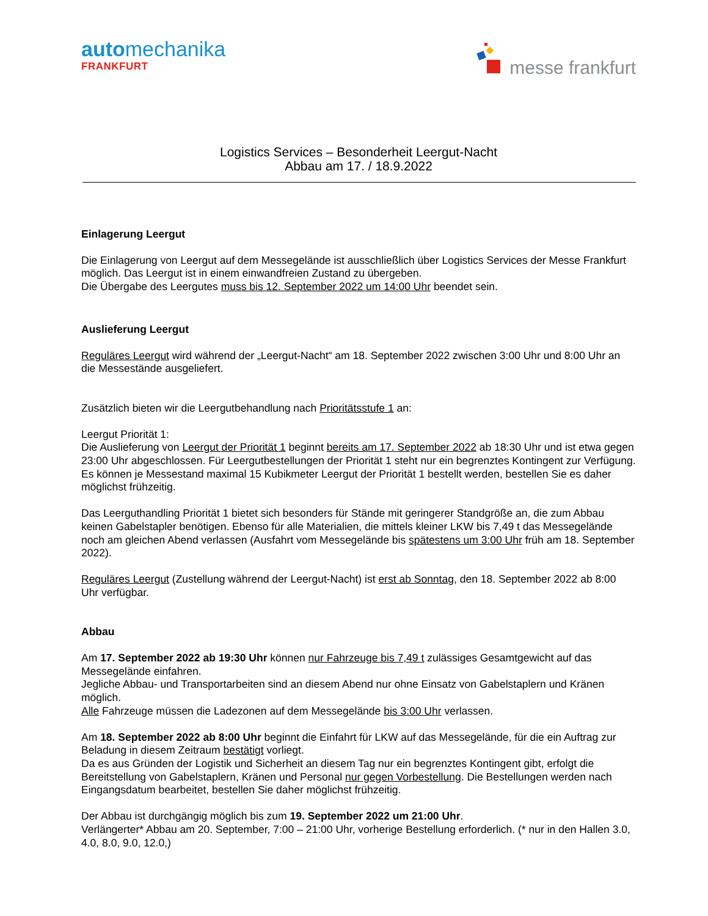automechanika
FRANKFURT
messe frankfurt
Logistics Services – Besonderheit Leergut-Nacht
Abbau am 17. / 18.9.2022
Einlagerung Leergut
Die Einlagerung von Leergut auf dem Messegelände ist ausschließlich über Logistics Services der Messe Frankfurt möglich. Das Leergut ist in einem einwandfreien Zustand zu übergeben.
Die Übergabe des Leergutes muss bis 12. September 2022 um 14:00 Uhr beendet sein.
Auslieferung Leergut
Reguläres Leergut wird während der „Leergut-Nacht“ am 18. September 2022 zwischen 3:00 Uhr und 8:00 Uhr an die Messestände ausgeliefert.
Zusätzlich bieten wir die Leergutbehandlung nach Prioritätsstufe 1 an:
Leergut Priorität 1:
Die Auslieferung von Leergut der Priorität 1 beginnt bereits am 17. September 2022 ab 18:30 Uhr und ist etwa gegen 23:00 Uhr abgeschlossen. Für Leergutbestellungen der Priorität 1 steht nur ein begrenztes Kontingent zur Verfügung. Es können je Messestand maximal 15 Kubikmeter Leergut der Priorität 1 bestellt werden, bestellen Sie es daher möglichst frühzeitig.
Das Leerguthandling Priorität 1 bietet sich besonders für Stände mit geringerer Standgröße an, die zum Abbau keinen Gabelstapler benötigen. Ebenso für alle Materialien, die mittels kleiner LKW bis 7,49 t das Messegelände noch am gleichen Abend verlassen (Ausfahrt vom Messegelände bis spätestens um 3:00 Uhr früh am 18. September 2022).
Reguläres Leergut (Zustellung während der Leergut-Nacht) ist erst ab Sonntag, den 18. September 2022 ab 8:00 Uhr verfügbar.
Abbau
Am 17. September 2022 ab 19:30 Uhr können nur Fahrzeuge bis 7,49 t zulässiges Gesamtgewicht auf das Messegelände einfahren.
Jegliche Abbau- und Transportarbeiten sind an diesem Abend nur ohne Einsatz von Gabelstaplern und Kränen möglich.
Alle Fahrzeuge müssen die Ladezonen auf dem Messegelände bis 3:00 Uhr verlassen.
Am 18. September 2022 ab 8:00 Uhr beginnt die Einfahrt für LKW auf das Messegelände, für die ein Auftrag zur Beladung in diesem Zeitraum bestätigt vorliegt.
Da es aus Gründen der Logistik und Sicherheit an diesem Tag nur ein begrenztes Kontingent gibt, erfolgt die Bereitstellung von Gabelstaplern, Kränen und Personal nur gegen Vorbestellung. Die Bestellungen werden nach Eingangsdatum bearbeitet, bestellen Sie daher möglichst frühzeitig.
Der Abbau ist durchgängig möglich bis zum 19. September 2022 um 21:00 Uhr.
Verlängerter* Abbau am 20. September, 7:00 – 21:00 Uhr, vorherige Bestellung erforderlich. (* nur in den Hallen 3.0, 4.0, 8.0, 9.0, 12.0,)